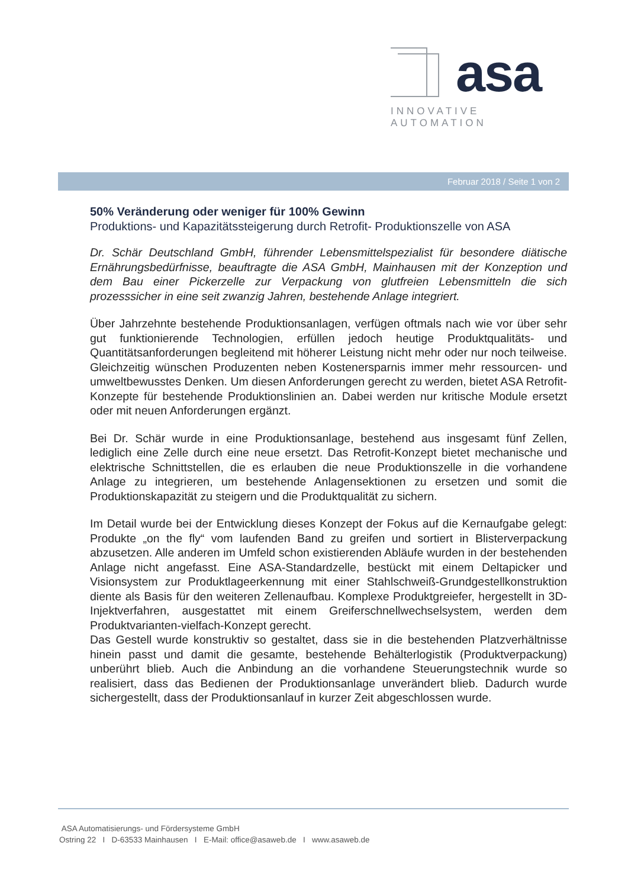asa
INNOVATIVE AUTOMATION
Februar 2018 / Seite 1 von 2
50% Veränderung oder weniger für 100% Gewinn
Produktions- und Kapazitätssteigerung durch Retrofit- Produktionszelle von ASA
Dr. Schär Deutschland GmbH, führender Lebensmittelspezialist für besondere diätische Ernährungsbedürfnisse, beauftragte die ASA GmbH, Mainhausen mit der Konzeption und dem Bau einer Pickerzelle zur Verpackung von glutfreien Lebensmitteln die sich prozesssicher in eine seit zwanzig Jahren, bestehende Anlage integriert.
Über Jahrzehnte bestehende Produktionsanlagen, verfügen oftmals nach wie vor über sehr gut funktionierende Technologien, erfüllen jedoch heutige Produktqualitäts- und Quantitätsanforderungen begleitend mit höherer Leistung nicht mehr oder nur noch teilweise. Gleichzeitig wünschen Produzenten neben Kostenersparnis immer mehr ressourcen- und umweltbewusstes Denken. Um diesen Anforderungen gerecht zu werden, bietet ASA Retrofit-Konzepte für bestehende Produktionslinien an. Dabei werden nur kritische Module ersetzt oder mit neuen Anforderungen ergänzt.
Bei Dr. Schär wurde in eine Produktionsanlage, bestehend aus insgesamt fünf Zellen, lediglich eine Zelle durch eine neue ersetzt. Das Retrofit-Konzept bietet mechanische und elektrische Schnittstellen, die es erlauben die neue Produktionszelle in die vorhandene Anlage zu integrieren, um bestehende Anlagensektionen zu ersetzen und somit die Produktionskapazität zu steigern und die Produktqualität zu sichern.
Im Detail wurde bei der Entwicklung dieses Konzept der Fokus auf die Kernaufgabe gelegt: Produkte „on the fly“ vom laufenden Band zu greifen und sortiert in Blisterverpackung abzusetzen. Alle anderen im Umfeld schon existierenden Abläufe wurden in der bestehenden Anlage nicht angefasst. Eine ASA-Standardzelle, bestückt mit einem Deltapicker und Visionsystem zur Produktlageerkennung mit einer Stahlschweiß-Grundgestellkonstruktion diente als Basis für den weiteren Zellenaufbau. Komplexe Produktgreiefer, hergestellt in 3D- Injektverfahren, ausgestattet mit einem Greiferschnellwechselsystem, werden dem Produktvarianten-vielfach-Konzept gerecht.
Das Gestell wurde konstruktiv so gestaltet, dass sie in die bestehenden Platzverhältnisse hinein passt und damit die gesamte, bestehende Behälterlogistik (Produktverpackung) unberührt blieb. Auch die Anbindung an die vorhandene Steuerungstechnik wurde so realisiert, dass das Bedienen der Produktionsanlage unverändert blieb. Dadurch wurde sichergestellt, dass der Produktionsanlauf in kurzer Zeit abgeschlossen wurde.
ASA Automatisierungs- und Fördersysteme GmbH
Ostring 22 I D-63533 Mainhausen I E-Mail: office@asaweb.de I www.asaweb.de